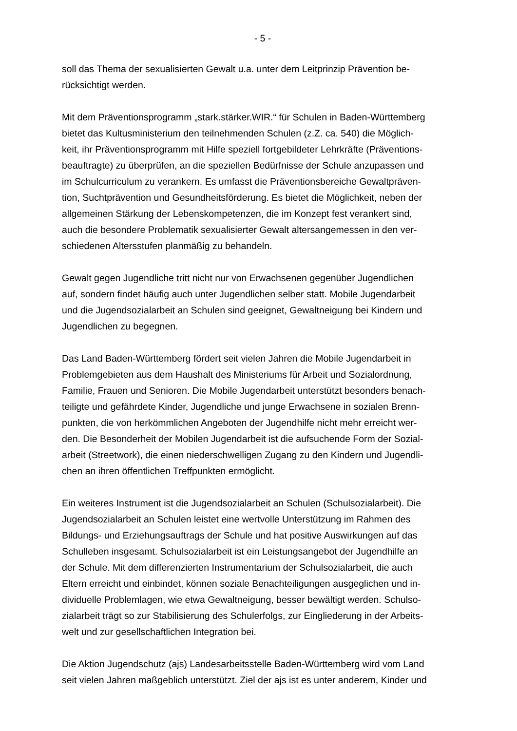- 5 -
soll das Thema der sexualisierten Gewalt u.a. unter dem Leitprinzip Prävention be-
rücksichtigt werden.
Mit dem Präventionsprogramm „stark.stärker.WIR.“ für Schulen in Baden-Württemberg
bietet das Kultusministerium den teilnehmenden Schulen (z.Z. ca. 540) die Möglich-
keit, ihr Präventionsprogramm mit Hilfe speziell fortgebildeter Lehrkräfte (Präventions-
beauftragte) zu überprüfen, an die speziellen Bedürfnisse der Schule anzupassen und
im Schulcurriculum zu verankern. Es umfasst die Präventionsbereiche Gewaltpräven-
tion, Suchtprävention und Gesundheitsförderung. Es bietet die Möglichkeit, neben der
allgemeinen Stärkung der Lebenskompetenzen, die im Konzept fest verankert sind,
auch die besondere Problematik sexualisierter Gewalt altersangemessen in den ver-
schiedenen Altersstufen planmäßig zu behandeln.
Gewalt gegen Jugendliche tritt nicht nur von Erwachsenen gegenüber Jugendlichen
auf, sondern findet häufig auch unter Jugendlichen selber statt. Mobile Jugendarbeit
und die Jugendsozialarbeit an Schulen sind geeignet, Gewaltneigung bei Kindern und
Jugendlichen zu begegnen.
Das Land Baden-Württemberg fördert seit vielen Jahren die Mobile Jugendarbeit in
Problemgebieten aus dem Haushalt des Ministeriums für Arbeit und Sozialordnung,
Familie, Frauen und Senioren. Die Mobile Jugendarbeit unterstützt besonders benach-
teiligte und gefährdete Kinder, Jugendliche und junge Erwachsene in sozialen Brenn-
punkten, die von herkömmlichen Angeboten der Jugendhilfe nicht mehr erreicht wer-
den. Die Besonderheit der Mobilen Jugendarbeit ist die aufsuchende Form der Sozial-
arbeit (Streetwork), die einen niederschwelligen Zugang zu den Kindern und Jugendli-
chen an ihren öffentlichen Treffpunkten ermöglicht.
Ein weiteres Instrument ist die Jugendsozialarbeit an Schulen (Schulsozialarbeit). Die
Jugendsozialarbeit an Schulen leistet eine wertvolle Unterstützung im Rahmen des
Bildungs- und Erziehungsauftrags der Schule und hat positive Auswirkungen auf das
Schulleben insgesamt. Schulsozialarbeit ist ein Leistungsangebot der Jugendhilfe an
der Schule. Mit dem differenzierten Instrumentarium der Schulsozialarbeit, die auch
Eltern erreicht und einbindet, können soziale Benachteiligungen ausgeglichen und in-
dividuelle Problemlagen, wie etwa Gewaltneigung, besser bewältigt werden. Schulso-
zialarbeit trägt so zur Stabilisierung des Schulerfolgs, zur Eingliederung in der Arbeits-
welt und zur gesellschaftlichen Integration bei.
Die Aktion Jugendschutz (ajs) Landesarbeitsstelle Baden-Württemberg wird vom Land
seit vielen Jahren maßgeblich unterstützt. Ziel der ajs ist es unter anderem, Kinder und